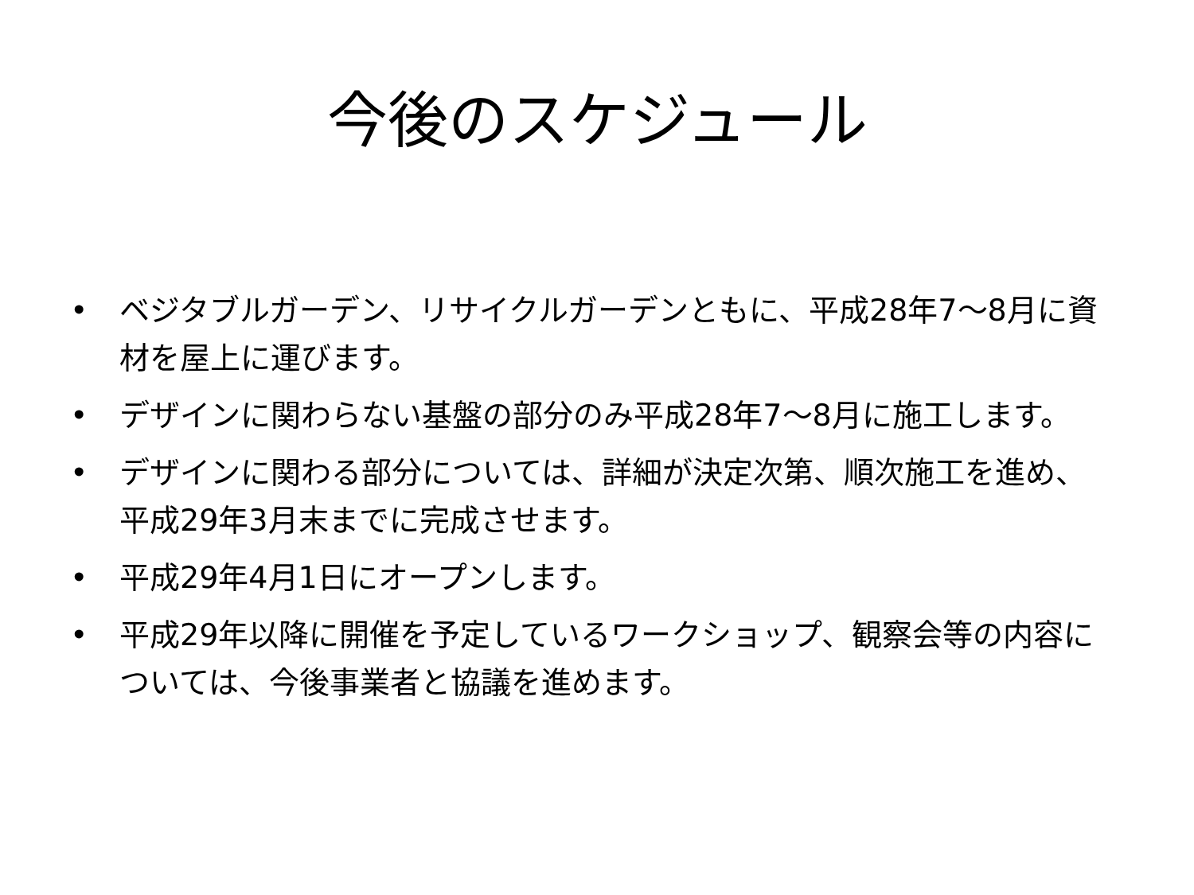今後のスケジュール
• ベジタブルガーデン、リサイクルガーデンともに、平成28年7～8月に資材を屋上に運びます。
• デザインに関わらない基盤の部分のみ平成28年7～8月に施工します。
• デザインに関わる部分については、詳細が決定次第、順次施工を進め、平成29年3月末までに完成させます。
• 平成29年4月1日にオープンします。
• 平成29年以降に開催を予定しているワークショップ、観察会等の内容については、今後事業者と協議を進めます。